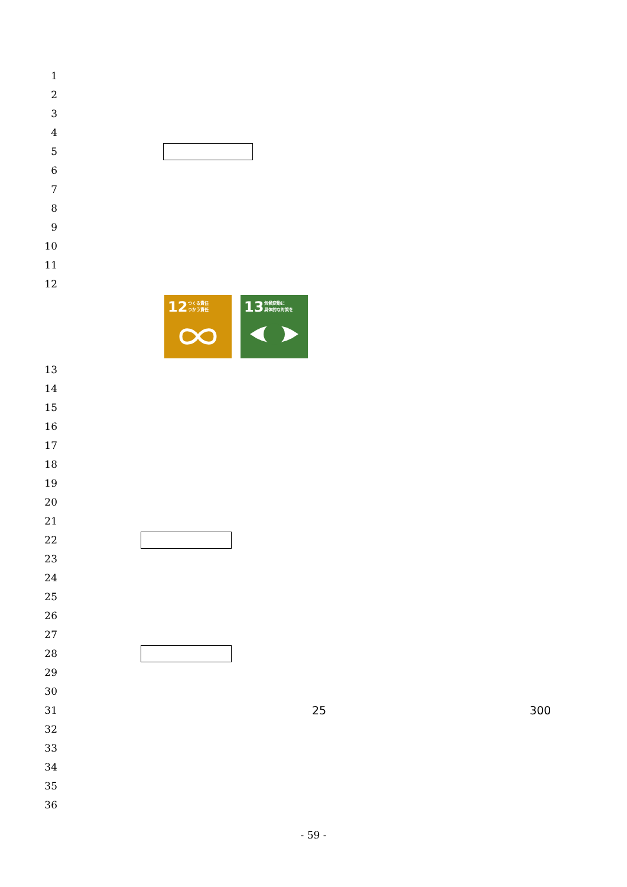1
2
3
4
5
6
7
8
9
10
11
12
12 つくる責任
つかう責任
13 気候変動に
具体的な対策を
13
14
15
16
17
18
19
20
21
22
23
24
25
26
27
28
29
30
31 25 300
32
33
34
35
36
- 59 -